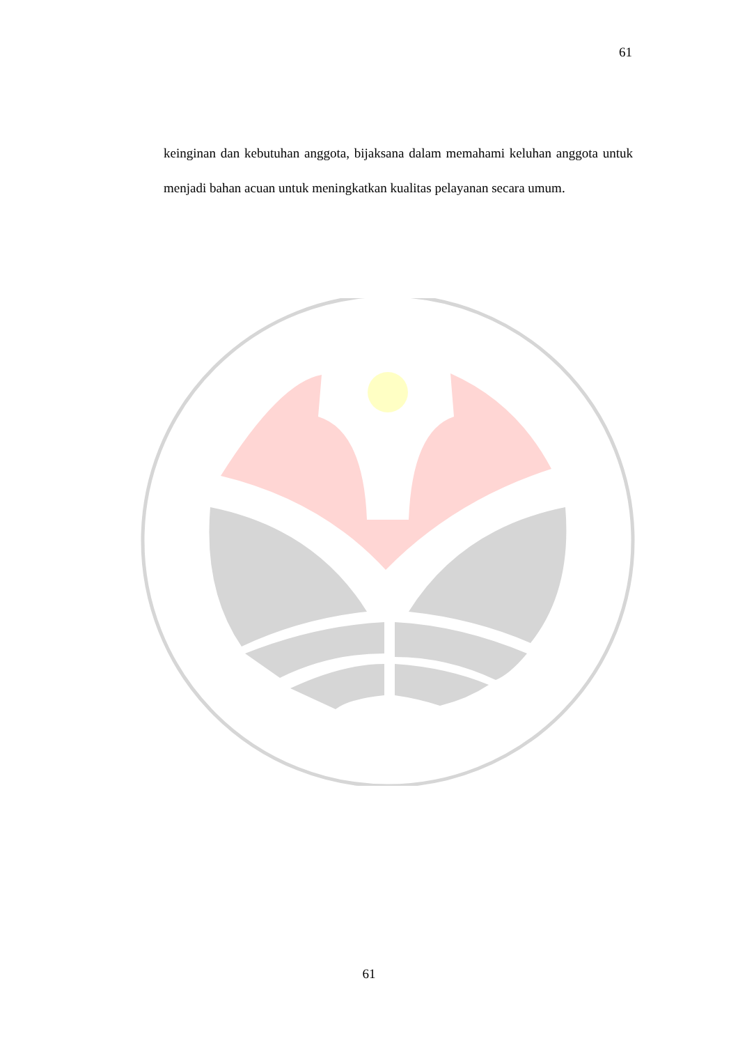61
keinginan dan kebutuhan anggota, bijaksana dalam memahami keluhan anggota untuk menjadi bahan acuan untuk meningkatkan kualitas pelayanan secara umum.
61